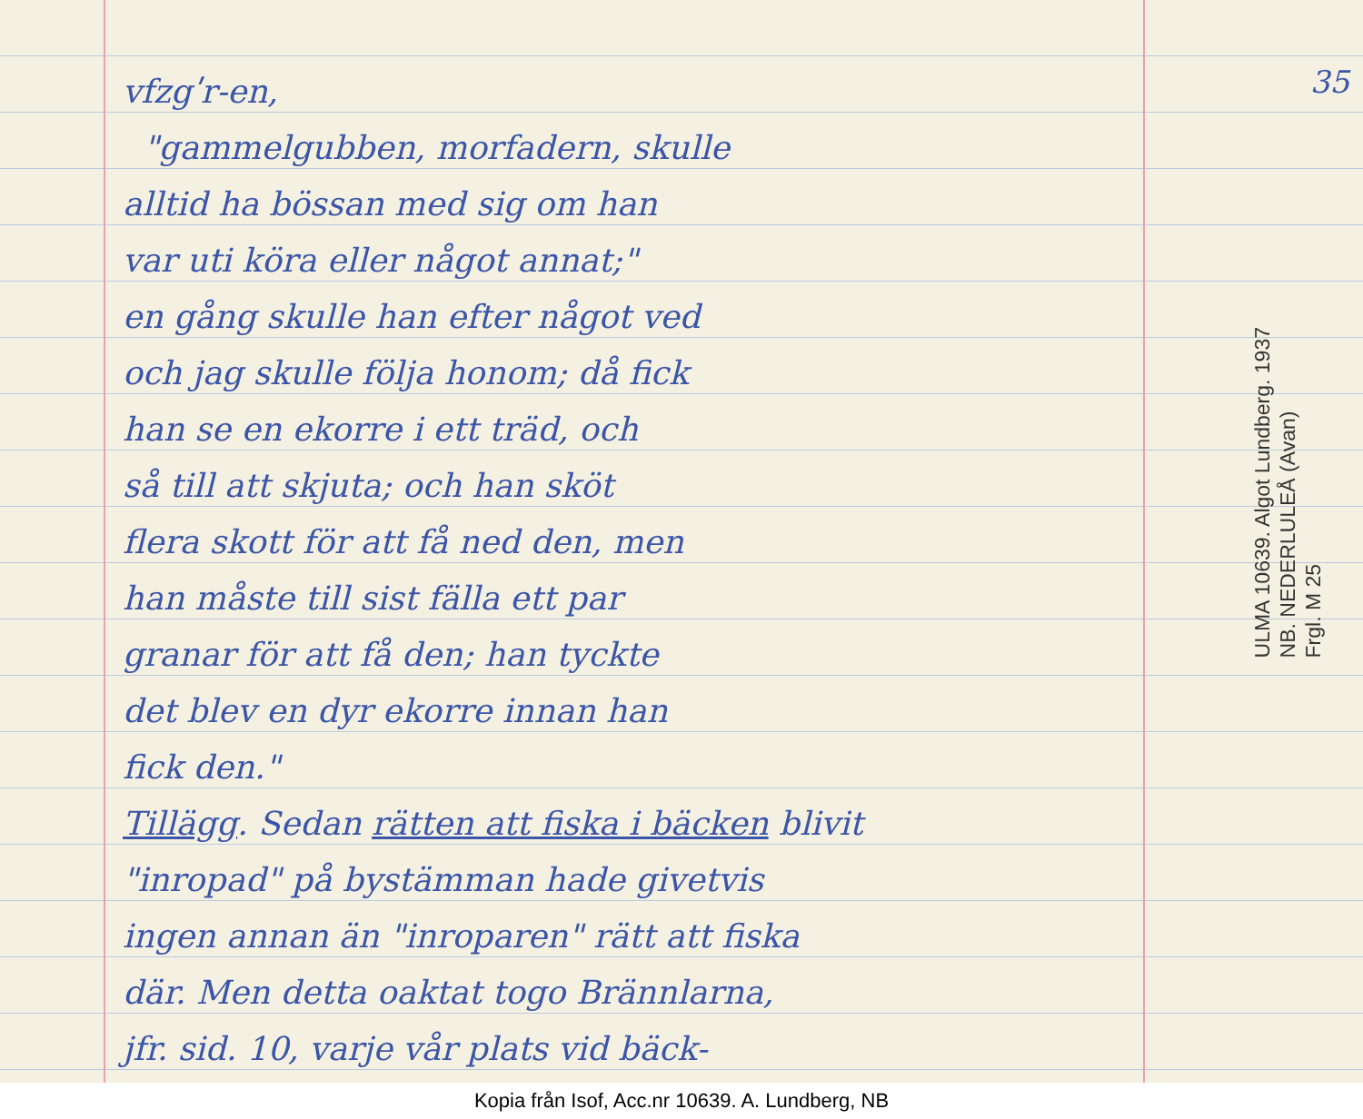vfzgʹr-en,
"gammelgubben, morfadern, skulle
alltid ha bössan med sig om han
var uti köra eller något annat;"
en gång skulle han efter något ved
och jag skulle följa honom; då fick
han se en ekorre i ett träd, och
så till att skjuta; och han sköt
flera skott för att få ned den, men
han måste till sist fälla ett par
granar för att få den; han tyckte
det blev en dyr ekorre innan han
fick den."
Tillägg. Sedan rätten att fiska i bäcken blivit
"inropad" på bystämman hade givetvis
ingen annan än "inroparen" rätt att fiska
där. Men detta oaktat togo Brännlarna,
jfr. sid. 10, varje vår plats vid bäck-
35
ULMA 10639. Algot Lundberg. 1937
NB. NEDERLULEÅ (Avan)
Frgl. M 25
Kopia från Isof, Acc.nr 10639. A. Lundberg, NB